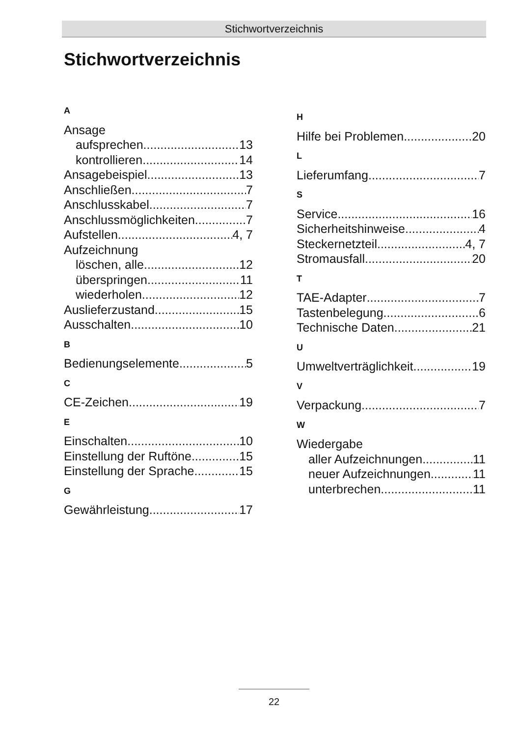Stichwortverzeichnis
Stichwortverzeichnis
A
Ansage
aufsprechen 13
kontrollieren 14
Ansagebeispiel 13
Anschließen 7
Anschlusskabel 7
Anschlussmöglichkeiten 7
Aufstellen 4, 7
Aufzeichnung
löschen, alle 12
überspringen 11
wiederholen 12
Auslieferzustand 15
Ausschalten 10
B
Bedienungselemente 5
C
CE-Zeichen 19
E
Einschalten 10
Einstellung der Ruftöne 15
Einstellung der Sprache 15
G
Gewährleistung 17
H
Hilfe bei Problemen 20
L
Lieferumfang 7
S
Service 16
Sicherheitshinweise 4
Steckernetzteil 4, 7
Stromausfall 20
T
TAE-Adapter 7
Tastenbelegung 6
Technische Daten 21
U
Umweltverträglichkeit 19
V
Verpackung 7
W
Wiedergabe
aller Aufzeichnungen 11
neuer Aufzeichnungen 11
unterbrechen 11
22